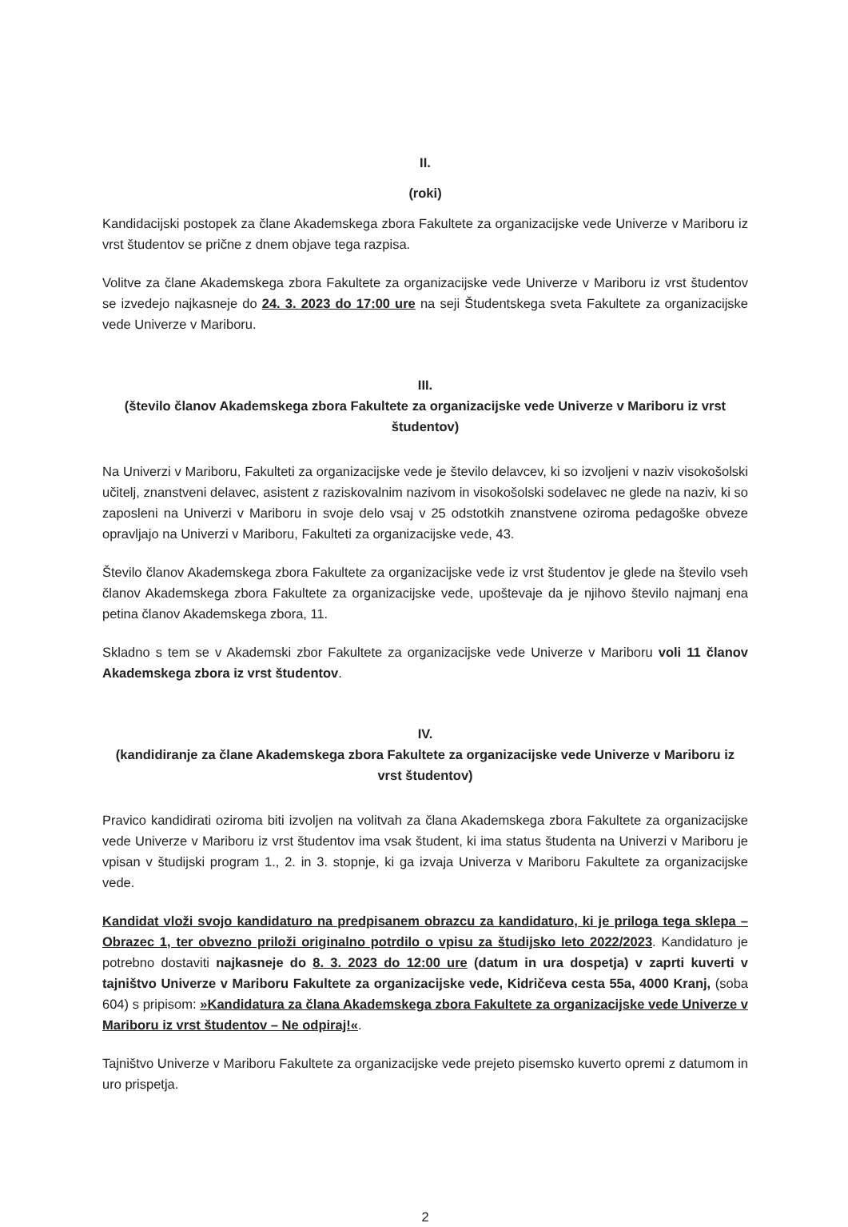II.
(roki)
Kandidacijski postopek za člane Akademskega zbora Fakultete za organizacijske vede Univerze v Mariboru iz vrst študentov se prične z dnem objave tega razpisa.
Volitve za člane Akademskega zbora Fakultete za organizacijske vede Univerze v Mariboru iz vrst študentov se izvedejo najkasneje do 24. 3. 2023 do 17:00 ure na seji Študentskega sveta Fakultete za organizacijske vede Univerze v Mariboru.
III.
(število članov Akademskega zbora Fakultete za organizacijske vede Univerze v Mariboru iz vrst študentov)
Na Univerzi v Mariboru, Fakulteti za organizacijske vede je število delavcev, ki so izvoljeni v naziv visokošolski učitelj, znanstveni delavec, asistent z raziskovalnim nazivom in visokošolski sodelavec ne glede na naziv, ki so zaposleni na Univerzi v Mariboru in svoje delo vsaj v 25 odstotkih znanstvene oziroma pedagoške obveze opravljajo na Univerzi v Mariboru, Fakulteti za organizacijske vede, 43.
Število članov Akademskega zbora Fakultete za organizacijske vede iz vrst študentov je glede na število vseh članov Akademskega zbora Fakultete za organizacijske vede, upoštevaje da je njihovo število najmanj ena petina članov Akademskega zbora, 11.
Skladno s tem se v Akademski zbor Fakultete za organizacijske vede Univerze v Mariboru voli 11 članov Akademskega zbora iz vrst študentov.
IV.
(kandidiranje za člane Akademskega zbora Fakultete za organizacijske vede Univerze v Mariboru iz vrst študentov)
Pravico kandidirati oziroma biti izvoljen na volitvah za člana Akademskega zbora Fakultete za organizacijske vede Univerze v Mariboru iz vrst študentov ima vsak študent, ki ima status študenta na Univerzi v Mariboru je vpisan v študijski program 1., 2. in 3. stopnje, ki ga izvaja Univerza v Mariboru Fakultete za organizacijske vede.
Kandidat vloži svojo kandidaturo na predpisanem obrazcu za kandidaturo, ki je priloga tega sklepa – Obrazec 1, ter obvezno priloži originalno potrdilo o vpisu za študijsko leto 2022/2023. Kandidaturo je potrebno dostaviti najkasneje do 8. 3. 2023 do 12:00 ure (datum in ura dospetja) v zaprti kuverti v tajništvo Univerze v Mariboru Fakultete za organizacijske vede, Kidričeva cesta 55a, 4000 Kranj, (soba 604) s pripisom: »Kandidatura za člana Akademskega zbora Fakultete za organizacijske vede Univerze v Mariboru iz vrst študentov – Ne odpiraj!«.
Tajništvo Univerze v Mariboru Fakultete za organizacijske vede prejeto pisemsko kuverto opremi z datumom in uro prispetja.
2